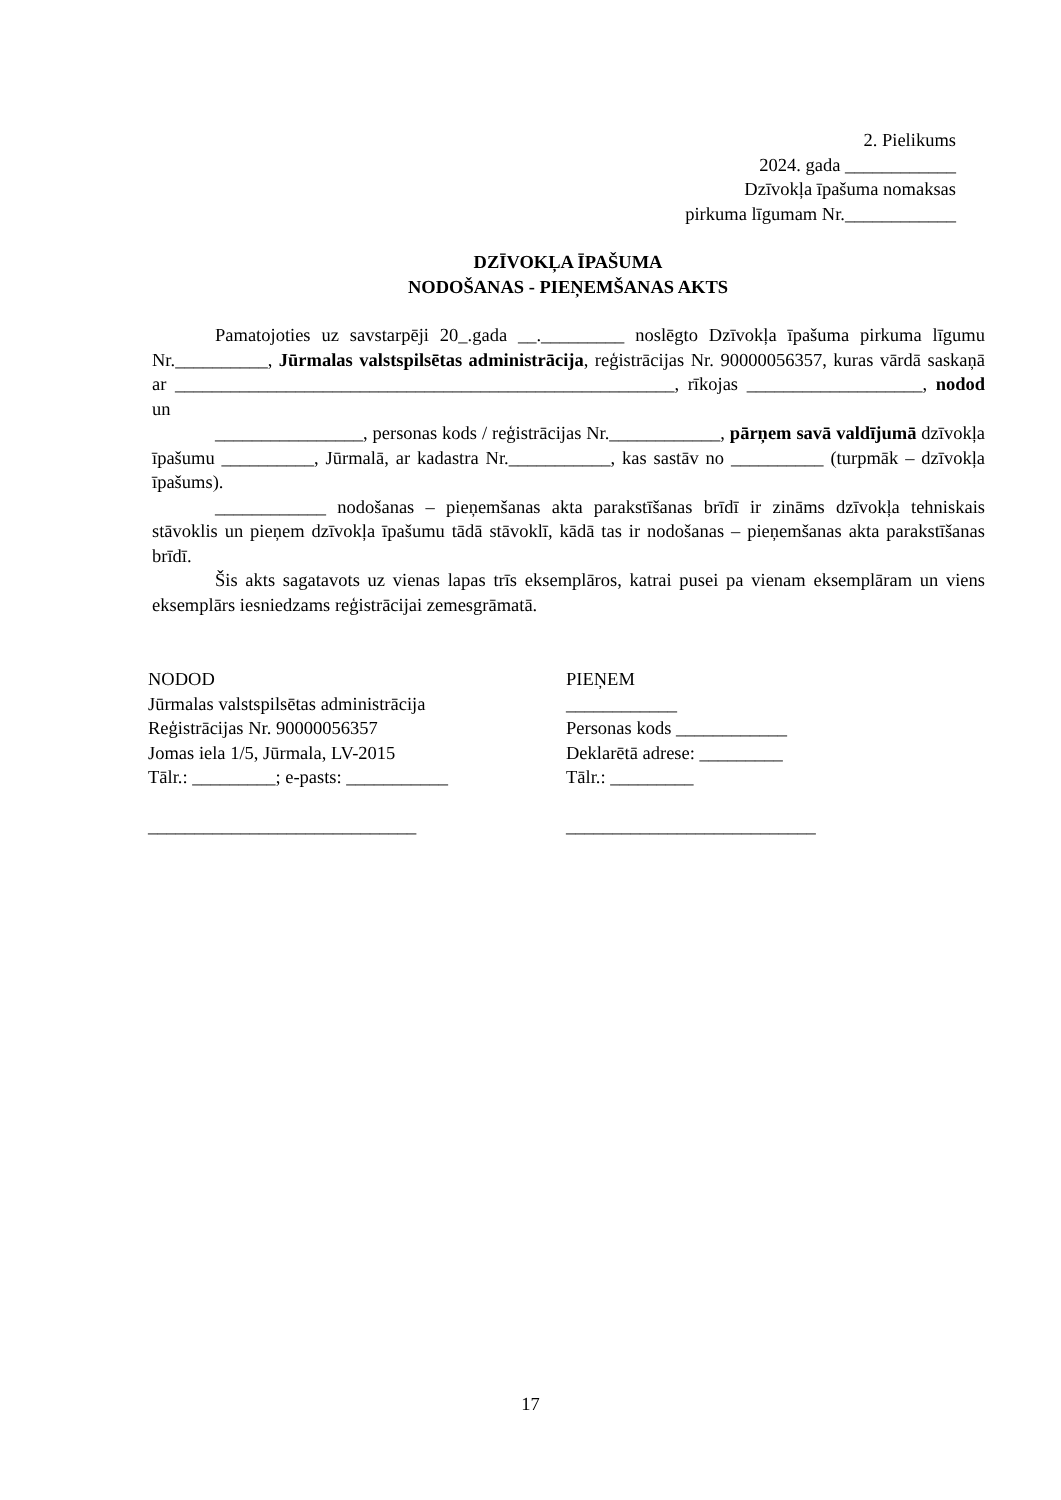2. Pielikums
2024. gada ____________
Dzīvokļa īpašuma nomaksas
pirkuma līgumam Nr.____________
DZĪVOKĻA ĪPAŠUMA
NODOŠANAS - PIEŅEMŠANAS AKTS
Pamatojoties uz savstarpēji 20_.gada __._________ noslēgto Dzīvokļa īpašuma pirkuma līgumu Nr.__________, Jūrmalas valstspilsētas administrācija, reģistrācijas Nr. 90000056357, kuras vārdā saskaņā ar ______________________________________________________, rīkojas ___________________, nodod un
________________, personas kods / reģistrācijas Nr.____________, pārņem savā valdījumā dzīvokļa īpašumu __________, Jūrmalā, ar kadastra Nr.___________, kas sastāv no __________ (turpmāk – dzīvokļa īpašums).
____________ nodošanas – pieņemšanas akta parakstīšanas brīdī ir zināms dzīvokļa tehniskais stāvoklis un pieņem dzīvokļa īpašumu tādā stāvoklī, kādā tas ir nodošanas – pieņemšanas akta parakstīšanas brīdī.
Šis akts sagatavots uz vienas lapas trīs eksemplāros, katrai pusei pa vienam eksemplāram un viens eksemplārs iesniedzams reģistrācijai zemesgrāmatā.
NODOD
Jūrmalas valstspilsētas administrācija
Reģistrācijas Nr. 90000056357
Jomas iela 1/5, Jūrmala, LV-2015
Tālr.: _________; e-pasts: ___________
_____________________________
PIEŅEM
____________
Personas kods ____________
Deklarētā adrese: _________
Tālr.: _________
___________________________
17